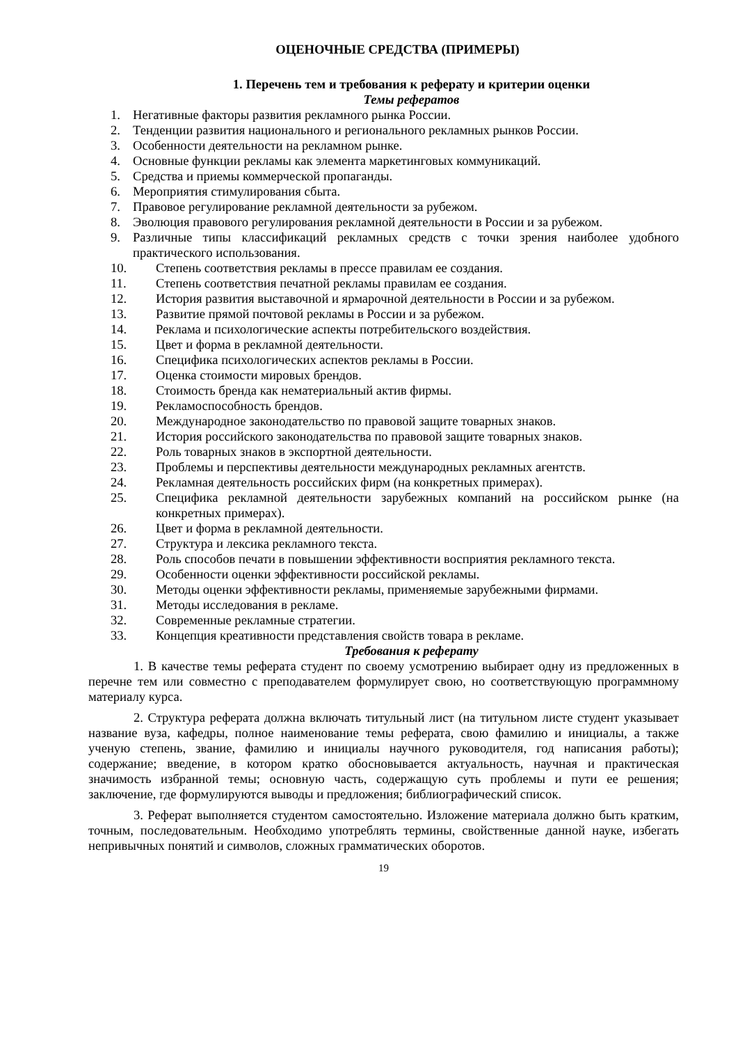ОЦЕНОЧНЫЕ СРЕДСТВА (ПРИМЕРЫ)
1. Перечень тем и требования к реферату и критерии оценки
Темы рефератов
1. Негативные факторы развития рекламного рынка России.
2. Тенденции развития национального и регионального рекламных рынков России.
3. Особенности деятельности на рекламном рынке.
4. Основные функции рекламы как элемента маркетинговых коммуникаций.
5. Средства и приемы коммерческой пропаганды.
6. Мероприятия стимулирования сбыта.
7. Правовое регулирование рекламной деятельности за рубежом.
8. Эволюция правового регулирования рекламной деятельности в России и за рубежом.
9. Различные типы классификаций рекламных средств с точки зрения наиболее удобного практического использования.
10. Степень соответствия рекламы в прессе правилам ее создания.
11. Степень соответствия печатной рекламы правилам ее создания.
12. История развития выставочной и ярмарочной деятельности в России и за рубежом.
13. Развитие прямой почтовой рекламы в России и за рубежом.
14. Реклама и психологические аспекты потребительского воздействия.
15. Цвет и форма в рекламной деятельности.
16. Специфика психологических аспектов рекламы в России.
17. Оценка стоимости мировых брендов.
18. Стоимость бренда как нематериальный актив фирмы.
19. Рекламоспособность брендов.
20. Международное законодательство по правовой защите товарных знаков.
21. История российского законодательства по правовой защите товарных знаков.
22. Роль товарных знаков в экспортной деятельности.
23. Проблемы и перспективы деятельности международных рекламных агентств.
24. Рекламная деятельность российских фирм (на конкретных примерах).
25. Специфика рекламной деятельности зарубежных компаний на российском рынке (на конкретных примерах).
26. Цвет и форма в рекламной деятельности.
27. Структура и лексика рекламного текста.
28. Роль способов печати в повышении эффективности восприятия рекламного текста.
29. Особенности оценки эффективности российской рекламы.
30. Методы оценки эффективности рекламы, применяемые зарубежными фирмами.
31. Методы исследования в рекламе.
32. Современные рекламные стратегии.
33. Концепция креативности представления свойств товара в рекламе.
Требования к реферату
1. В качестве темы реферата студент по своему усмотрению выбирает одну из предложенных в перечне тем или совместно с преподавателем формулирует свою, но соответствующую программному материалу курса.
2. Структура реферата должна включать титульный лист (на титульном листе студент указывает название вуза, кафедры, полное наименование темы реферата, свою фамилию и инициалы, а также ученую степень, звание, фамилию и инициалы научного руководителя, год написания работы); содержание; введение, в котором кратко обосновывается актуальность, научная и практическая значимость избранной темы; основную часть, содержащую суть проблемы и пути ее решения; заключение, где формулируются выводы и предложения; библиографический список.
3. Реферат выполняется студентом самостоятельно. Изложение материала должно быть кратким, точным, последовательным. Необходимо употреблять термины, свойственные данной науке, избегать непривычных понятий и символов, сложных грамматических оборотов.
19